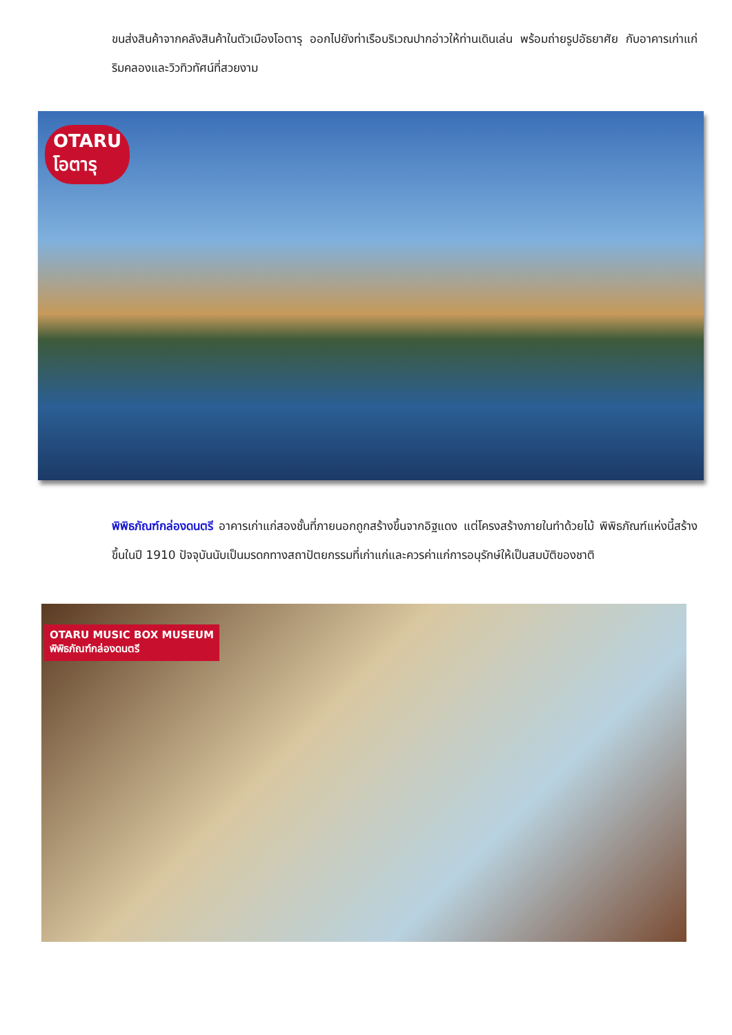ขนส่งสินค้าจากคลังสินค้าในตัวเมืองโอตารุ ออกไปยังท่าเรือบริเวณปากอ่าวให้ท่านเดินเล่น พร้อมถ่ายรูปอัธยาศัย กับอาคารเก่าแก่ริมคลองและวิวทิวทัศน์ที่สวยงาม
OTARU
โอตารุ
พิพิธภัณฑ์กล่องดนตรี อาคารเก่าแก่สองชั้นที่ภายนอกถูกสร้างขึ้นจากอิฐแดง แต่โครงสร้างภายในทำด้วยไม้ พิพิธภัณฑ์แห่งนี้สร้างขึ้นในปี 1910 ปัจจุบันนับเป็นมรดกทางสถาปัตยกรรมที่เก่าแก่และควรค่าแก่การอนุรักษ์ให้เป็นสมบัติของชาติ
OTARU MUSIC BOX MUSEUM
พิพิธภัณฑ์กล่องดนตรี